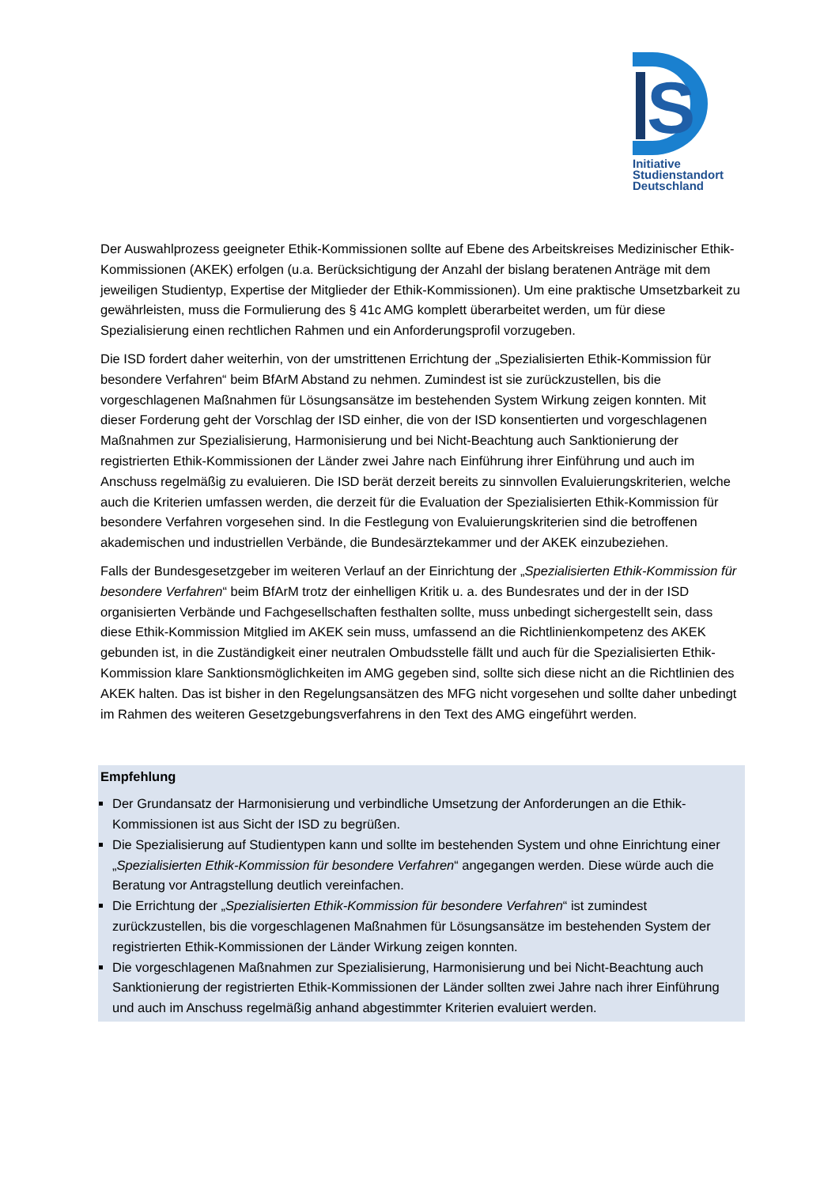S
Initiative
Studienstandort
Deutschland
Der Auswahlprozess geeigneter Ethik-Kommissionen sollte auf Ebene des Arbeitskreises Medizinischer Ethik-Kommissionen (AKEK) erfolgen (u.a. Berücksichtigung der Anzahl der bislang beratenen Anträge mit dem jeweiligen Studientyp, Expertise der Mitglieder der Ethik-Kommissionen). Um eine praktische Umsetzbarkeit zu gewährleisten, muss die Formulierung des § 41c AMG komplett überarbeitet werden, um für diese Spezialisierung einen rechtlichen Rahmen und ein Anforderungsprofil vorzugeben.
Die ISD fordert daher weiterhin, von der umstrittenen Errichtung der „Spezialisierten Ethik-Kommission für besondere Verfahren“ beim BfArM Abstand zu nehmen. Zumindest ist sie zurückzustellen, bis die vorgeschlagenen Maßnahmen für Lösungsansätze im bestehenden System Wirkung zeigen konnten. Mit dieser Forderung geht der Vorschlag der ISD einher, die von der ISD konsentierten und vorgeschlagenen Maßnahmen zur Spezialisierung, Harmonisierung und bei Nicht-Beachtung auch Sanktionierung der registrierten Ethik-Kommissionen der Länder zwei Jahre nach Einführung ihrer Einführung und auch im Anschuss regelmäßig zu evaluieren. Die ISD berät derzeit bereits zu sinnvollen Evaluierungskriterien, welche auch die Kriterien umfassen werden, die derzeit für die Evaluation der Spezialisierten Ethik-Kommission für besondere Verfahren vorgesehen sind. In die Festlegung von Evaluierungskriterien sind die betroffenen akademischen und industriellen Verbände, die Bundesärztekammer und der AKEK einzubeziehen.
Falls der Bundesgesetzgeber im weiteren Verlauf an der Einrichtung der „Spezialisierten Ethik-Kommission für besondere Verfahren“ beim BfArM trotz der einhelligen Kritik u. a. des Bundesrates und der in der ISD organisierten Verbände und Fachgesellschaften festhalten sollte, muss unbedingt sichergestellt sein, dass diese Ethik-Kommission Mitglied im AKEK sein muss, umfassend an die Richtlinienkompetenz des AKEK gebunden ist, in die Zuständigkeit einer neutralen Ombudsstelle fällt und auch für die Spezialisierten Ethik-Kommission klare Sanktionsmöglichkeiten im AMG gegeben sind, sollte sich diese nicht an die Richtlinien des AKEK halten. Das ist bisher in den Regelungsansätzen des MFG nicht vorgesehen und sollte daher unbedingt im Rahmen des weiteren Gesetzgebungsverfahrens in den Text des AMG eingeführt werden.
Empfehlung
Der Grundansatz der Harmonisierung und verbindliche Umsetzung der Anforderungen an die Ethik-Kommissionen ist aus Sicht der ISD zu begrüßen.
Die Spezialisierung auf Studientypen kann und sollte im bestehenden System und ohne Einrichtung einer „Spezialisierten Ethik-Kommission für besondere Verfahren“ angegangen werden. Diese würde auch die Beratung vor Antragstellung deutlich vereinfachen.
Die Errichtung der „Spezialisierten Ethik-Kommission für besondere Verfahren“ ist zumindest zurückzustellen, bis die vorgeschlagenen Maßnahmen für Lösungsansätze im bestehenden System der registrierten Ethik-Kommissionen der Länder Wirkung zeigen konnten.
Die vorgeschlagenen Maßnahmen zur Spezialisierung, Harmonisierung und bei Nicht-Beachtung auch Sanktionierung der registrierten Ethik-Kommissionen der Länder sollten zwei Jahre nach ihrer Einführung und auch im Anschuss regelmäßig anhand abgestimmter Kriterien evaluiert werden.